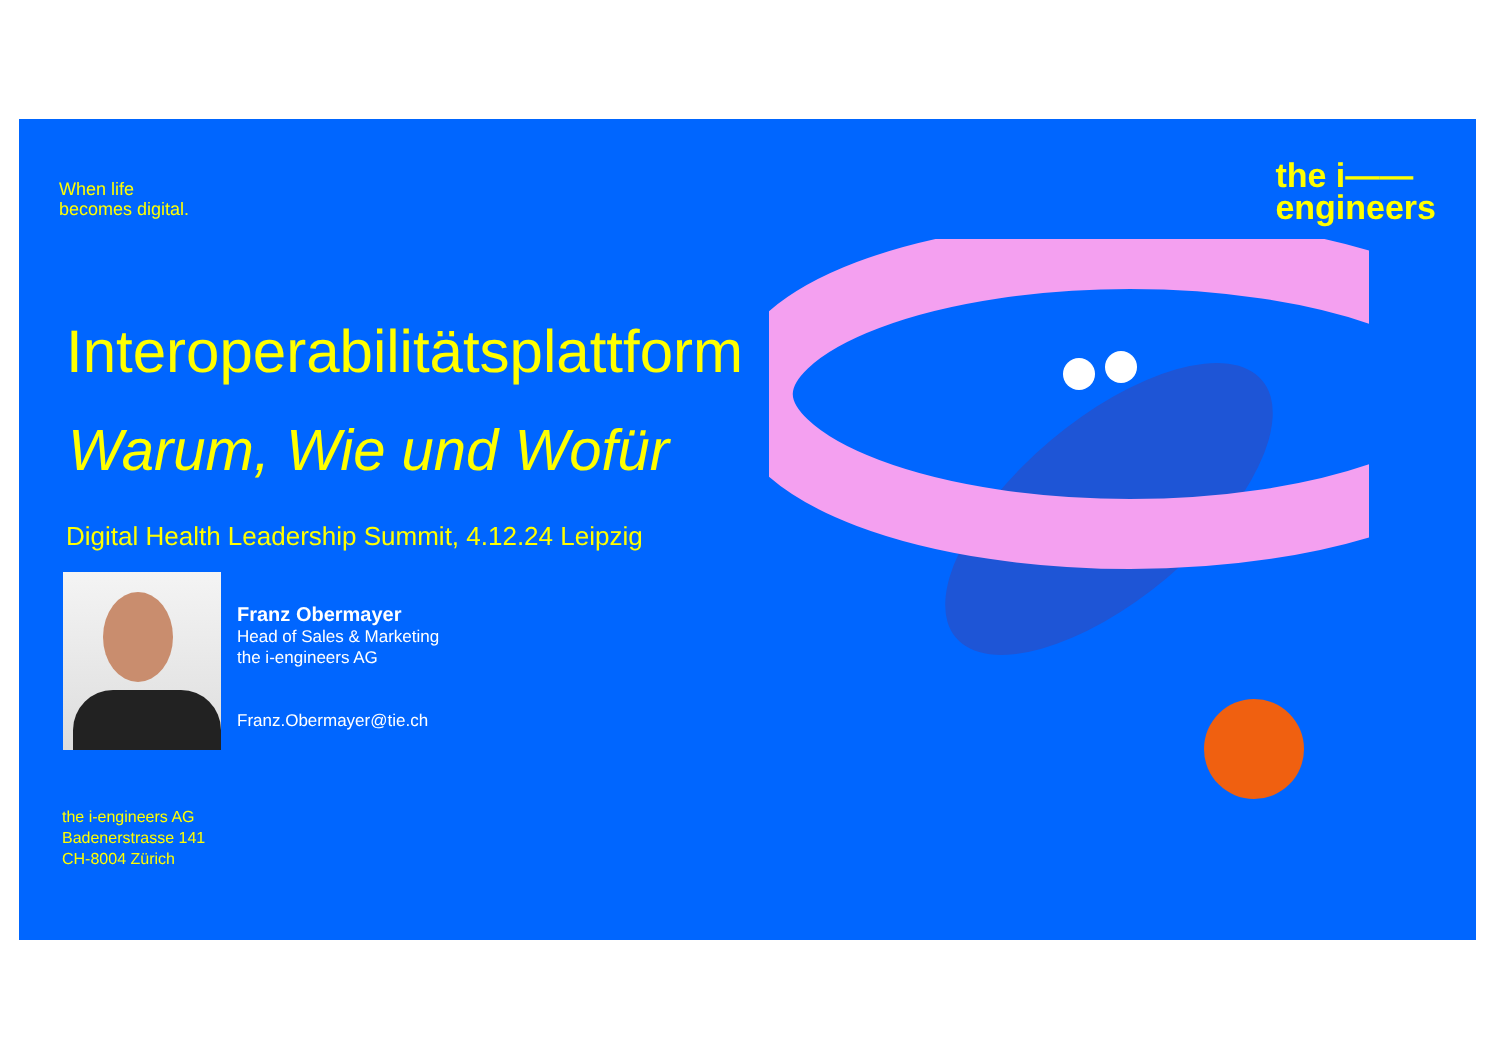When life
becomes digital.
the i——
engineers
Interoperabilitätsplattform
Warum, Wie und Wofür
Digital Health Leadership Summit, 4.12.24 Leipzig
Franz Obermayer
Head of Sales & Marketing
the i-engineers AG
Franz.Obermayer@tie.ch
the i-engineers AG
Badenerstrasse 141
CH-8004 Zürich